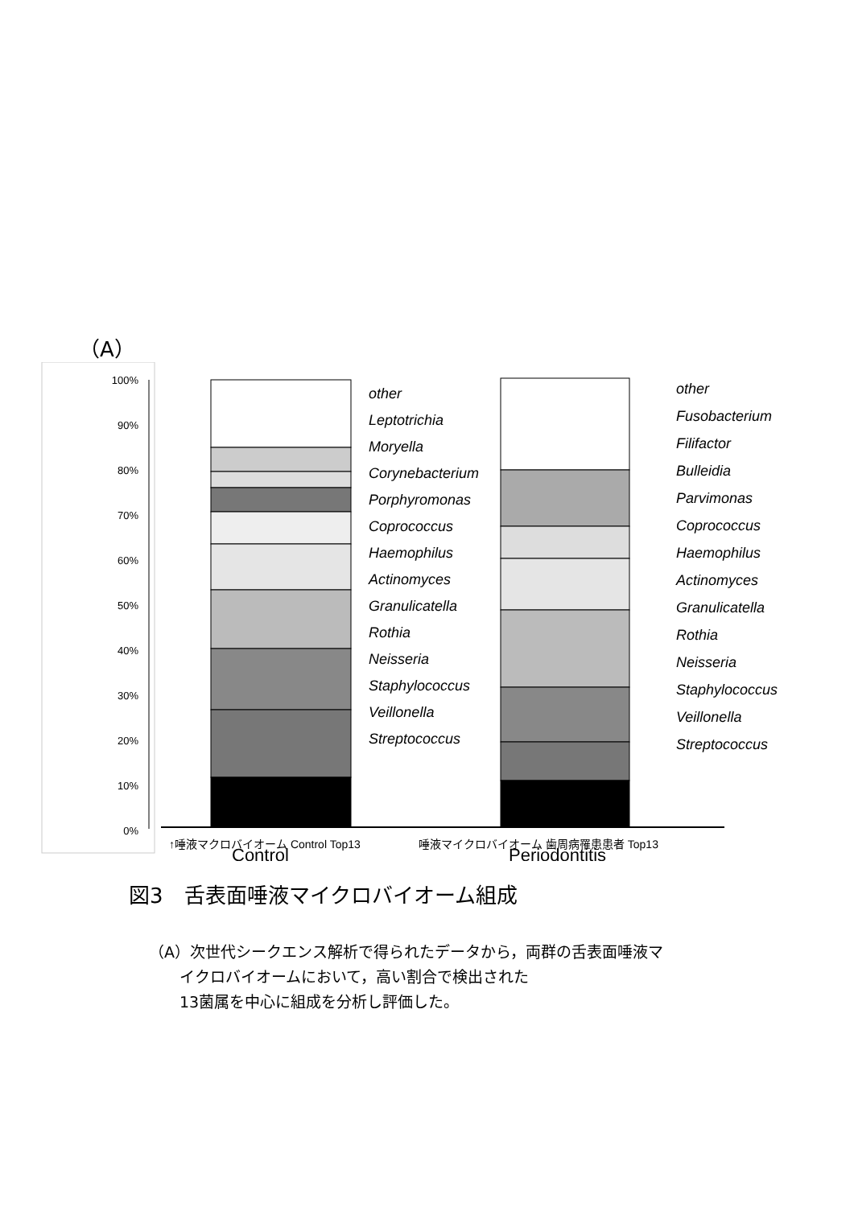（A）
100%
90%
80%
70%
60%
50%
40%
30%
20%
10%
0%
other
Leptotrichia
Moryella
Corynebacterium
Porphyromonas
Coprococcus
Haemophilus
Actinomyces
Granulicatella
Rothia
Neisseria
Staphylococcus
Veillonella
Streptococcus
other
Fusobacterium
Filifactor
Bulleidia
Parvimonas
Coprococcus
Haemophilus
Actinomyces
Granulicatella
Rothia
Neisseria
Staphylococcus
Veillonella
Streptococcus
↑唾液マクロバイオーム Control Top13
唾液マイクロバイオーム 歯周病罹患患者 Top13
Control
Periodontitis
図3　舌表面唾液マイクロバイオーム組成
（A）次世代シークエンス解析で得られたデータから，両群の舌表面唾液マ
　　イクロバイオームにおいて，高い割合で検出された
　　13菌属を中心に組成を分析し評価した。